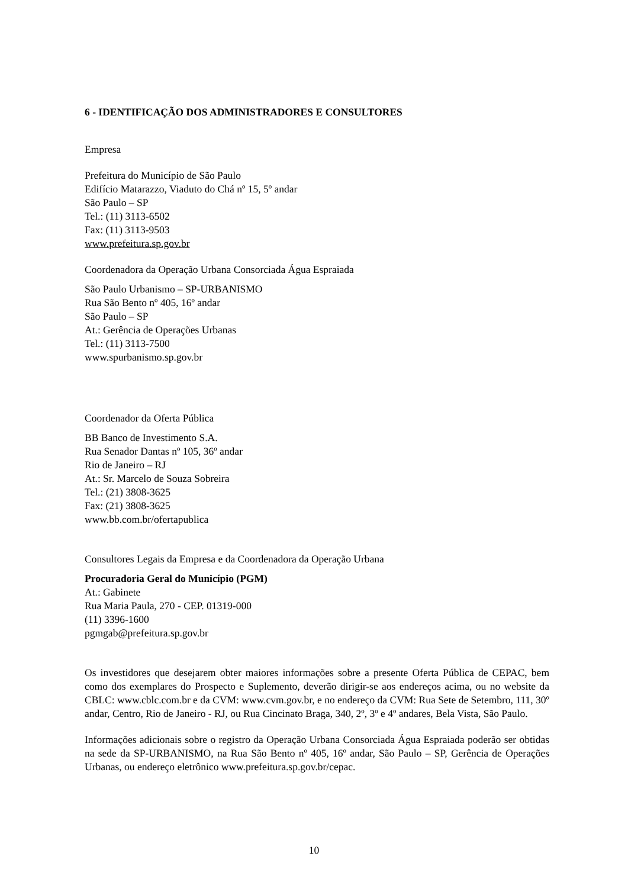6 - IDENTIFICAÇÃO DOS ADMINISTRADORES E CONSULTORES
Empresa
Prefeitura do Município de São Paulo
Edifício Matarazzo, Viaduto do Chá nº 15, 5º andar
São Paulo – SP
Tel.: (11) 3113-6502
Fax: (11) 3113-9503
www.prefeitura.sp.gov.br
Coordenadora da Operação Urbana Consorciada Água Espraiada
São Paulo Urbanismo – SP-URBANISMO
Rua São Bento nº 405, 16º andar
São Paulo – SP
At.: Gerência de Operações Urbanas
Tel.: (11) 3113-7500
www.spurbanismo.sp.gov.br
Coordenador da Oferta Pública
BB Banco de Investimento S.A.
Rua Senador Dantas nº 105, 36º andar
Rio de Janeiro – RJ
At.: Sr. Marcelo de Souza Sobreira
Tel.: (21) 3808-3625
Fax: (21) 3808-3625
www.bb.com.br/ofertapublica
Consultores Legais da Empresa e da Coordenadora da Operação Urbana
Procuradoria Geral do Município (PGM)
At.: Gabinete
Rua Maria Paula, 270 - CEP. 01319-000
(11) 3396-1600
pgmgab@prefeitura.sp.gov.br
Os investidores que desejarem obter maiores informações sobre a presente Oferta Pública de CEPAC, bem como dos exemplares do Prospecto e Suplemento, deverão dirigir-se aos endereços acima, ou no website da CBLC: www.cblc.com.br e da CVM: www.cvm.gov.br, e no endereço da CVM: Rua Sete de Setembro, 111, 30º andar, Centro, Rio de Janeiro - RJ, ou Rua Cincinato Braga, 340, 2º, 3º e 4º andares, Bela Vista, São Paulo.
Informações adicionais sobre o registro da Operação Urbana Consorciada Água Espraiada poderão ser obtidas na sede da SP-URBANISMO, na Rua São Bento nº 405, 16º andar, São Paulo – SP, Gerência de Operações Urbanas, ou endereço eletrônico www.prefeitura.sp.gov.br/cepac.
10